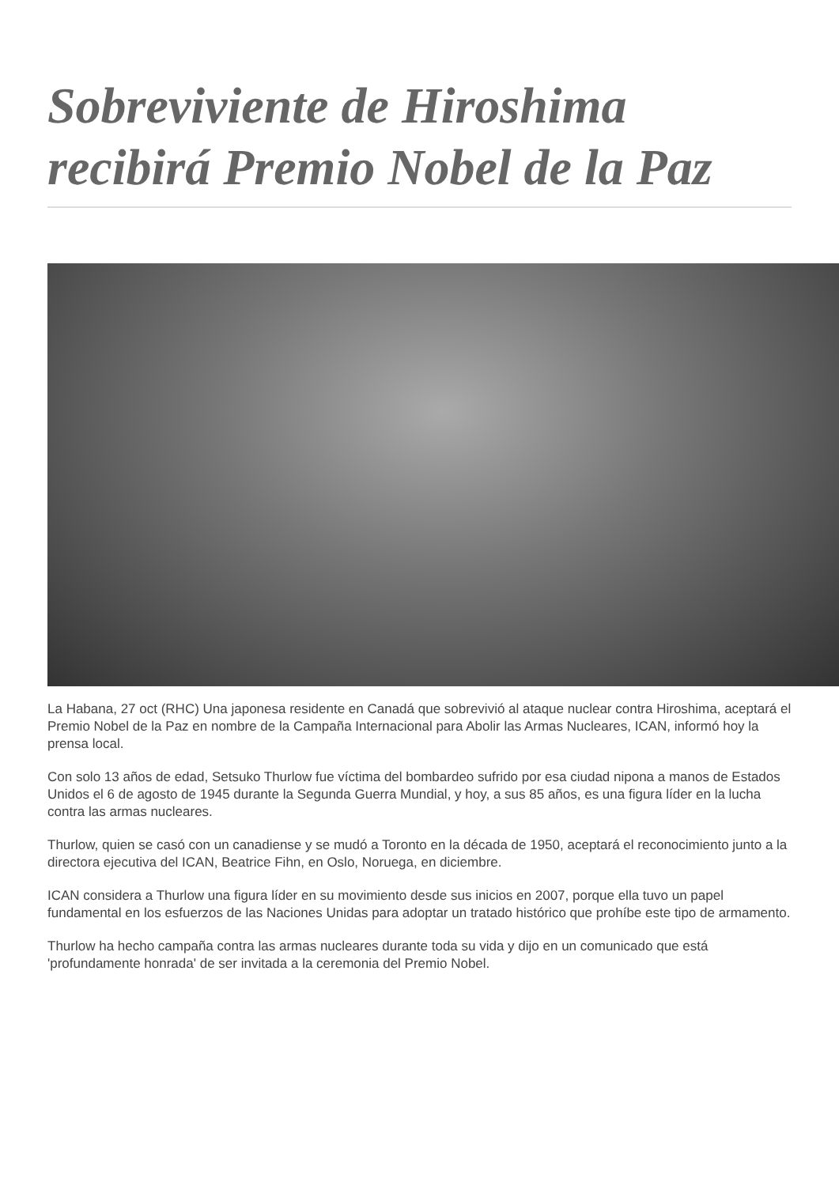Sobreviviente de Hiroshima recibirá Premio Nobel de la Paz
La Habana, 27 oct (RHC) Una japonesa residente en Canadá que sobrevivió al ataque nuclear contra Hiroshima, aceptará el Premio Nobel de la Paz en nombre de la Campaña Internacional para Abolir las Armas Nucleares, ICAN, informó hoy la prensa local.
Con solo 13 años de edad, Setsuko Thurlow fue víctima del bombardeo sufrido por esa ciudad nipona a manos de Estados Unidos el 6 de agosto de 1945 durante la Segunda Guerra Mundial, y hoy, a sus 85 años, es una figura líder en la lucha contra las armas nucleares.
Thurlow, quien se casó con un canadiense y se mudó a Toronto en la década de 1950, aceptará el reconocimiento junto a la directora ejecutiva del ICAN, Beatrice Fihn, en Oslo, Noruega, en diciembre.
ICAN considera a Thurlow una figura líder en su movimiento desde sus inicios en 2007, porque ella tuvo un papel fundamental en los esfuerzos de las Naciones Unidas para adoptar un tratado histórico que prohíbe este tipo de armamento.
Thurlow ha hecho campaña contra las armas nucleares durante toda su vida y dijo en un comunicado que está 'profundamente honrada' de ser invitada a la ceremonia del Premio Nobel.